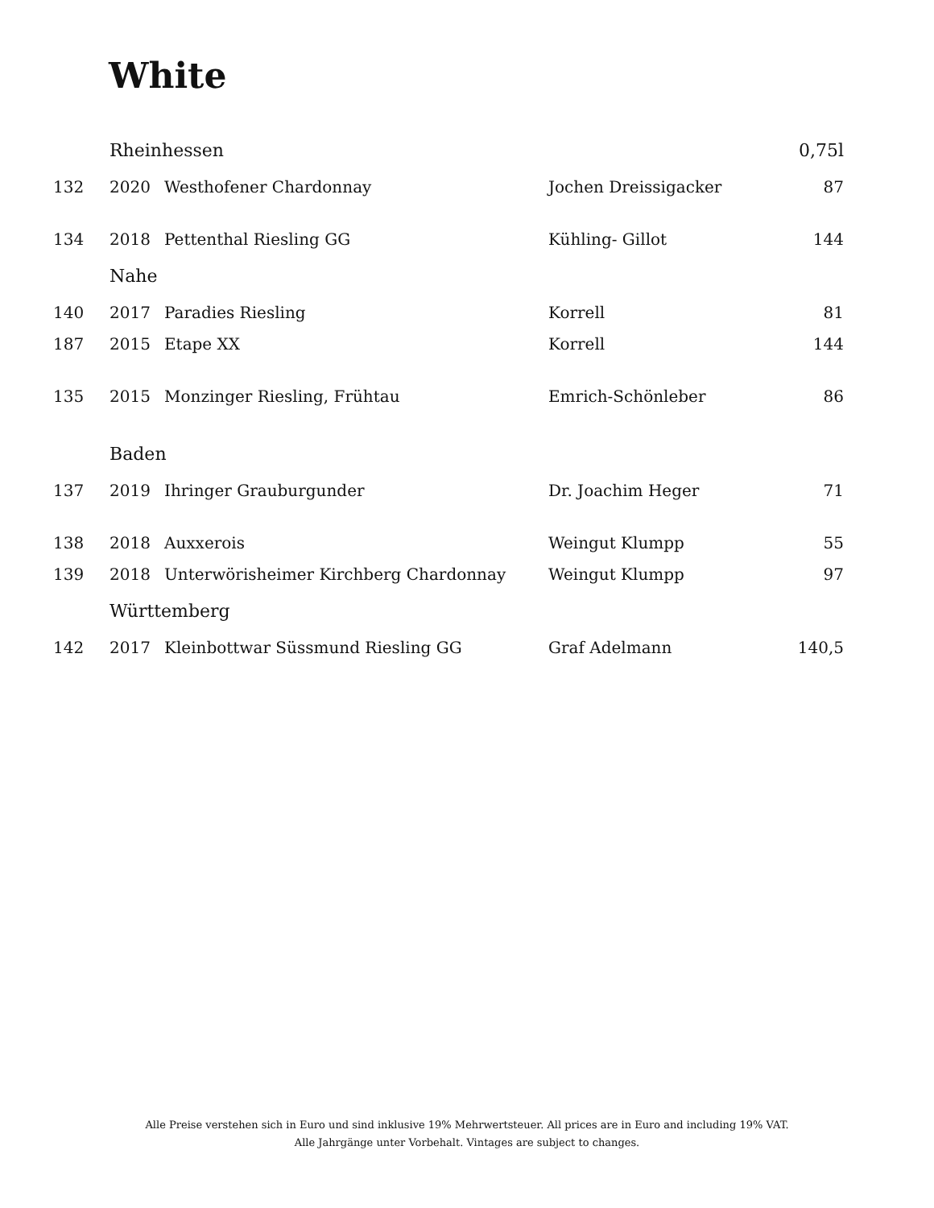White
| | Rheinhessen | | | 0,75l |
| 132 | 2020 | Westhofener Chardonnay | Jochen Dreissigacker | 87 |
| 134 | 2018 | Pettenthal Riesling GG | Kühling- Gillot | 144 |
| | Nahe | | | |
| 140 | 2017 | Paradies Riesling | Korrell | 81 |
| 187 | 2015 | Etape XX | Korrell | 144 |
| 135 | 2015 | Monzinger Riesling, Frühtau | Emrich-Schönleber | 86 |
| | Baden | | | |
| 137 | 2019 | Ihringer Grauburgunder | Dr. Joachim Heger | 71 |
| 138 | 2018 | Auxxerois | Weingut Klumpp | 55 |
| 139 | 2018 | Unterwörisheimer Kirchberg Chardonnay | Weingut Klumpp | 97 |
| | Württemberg | | | |
| 142 | 2017 | Kleinbottwar Süssmund Riesling GG | Graf Adelmann | 140,5 |
Alle Preise verstehen sich in Euro und sind inklusive 19% Mehrwertsteuer. All prices are in Euro and including 19% VAT.
Alle Jahrgänge unter Vorbehalt. Vintages are subject to changes.